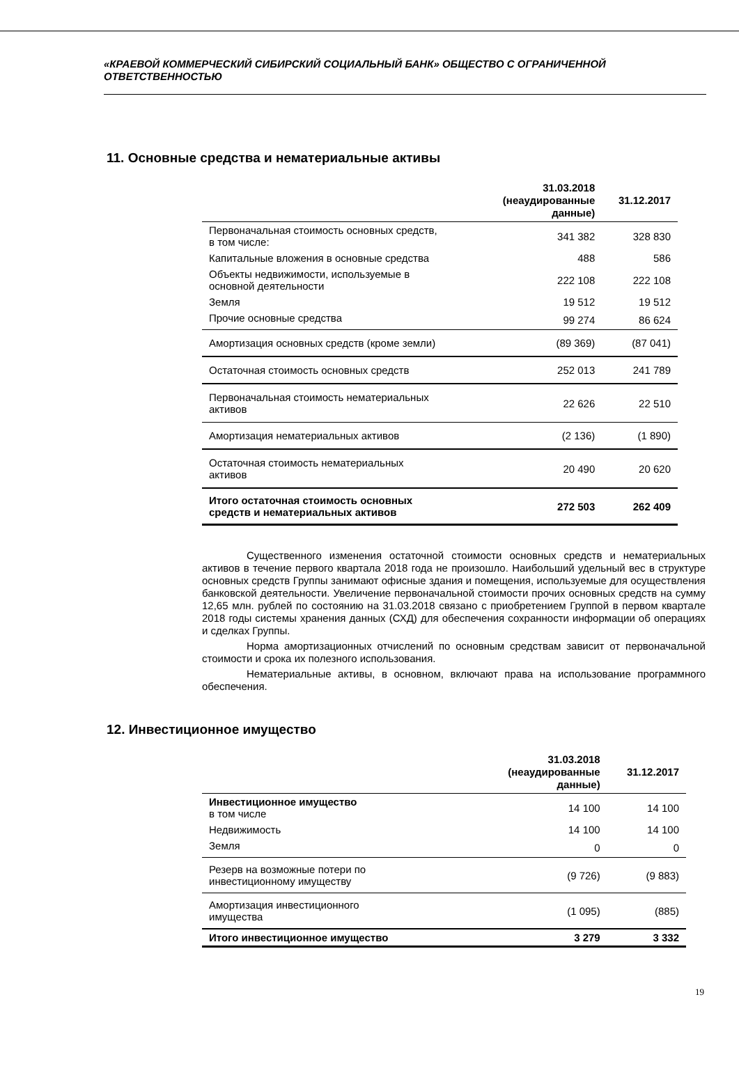«КРАЕВОЙ КОММЕРЧЕСКИЙ СИБИРСКИЙ СОЦИАЛЬНЫЙ БАНК» ОБЩЕСТВО С ОГРАНИЧЕННОЙ ОТВЕТСТВЕННОСТЬЮ
11. Основные средства и нематериальные активы
| | 31.03.2018 (неаудированные данные) | 31.12.2017 |
| --- | --- | --- |
| Первоначальная стоимость основных средств, в том числе: | 341 382 | 328 830 |
| Капитальные вложения в основные средства | 488 | 586 |
| Объекты недвижимости, используемые в основной деятельности | 222 108 | 222 108 |
| Земля | 19 512 | 19 512 |
| Прочие основные средства | 99 274 | 86 624 |
| Амортизация основных средств (кроме земли) | (89 369) | (87 041) |
| Остаточная стоимость основных средств | 252 013 | 241 789 |
| Первоначальная стоимость нематериальных активов | 22 626 | 22 510 |
| Амортизация нематериальных активов | (2 136) | (1 890) |
| Остаточная стоимость нематериальных активов | 20 490 | 20 620 |
| Итого остаточная стоимость основных средств и нематериальных активов | 272 503 | 262 409 |
Существенного изменения остаточной стоимости основных средств и нематериальных активов в течение первого квартала 2018 года не произошло. Наибольший удельный вес в структуре основных средств Группы занимают офисные здания и помещения, используемые для осуществления банковской деятельности. Увеличение первоначальной стоимости прочих основных средств на сумму 12,65 млн. рублей по состоянию на 31.03.2018 связано с приобретением Группой в первом квартале 2018 годы системы хранения данных (СХД) для обеспечения сохранности информации об операциях и сделках Группы.
Норма амортизационных отчислений по основным средствам зависит от первоначальной стоимости и срока их полезного использования.
Нематериальные активы, в основном, включают права на использование программного обеспечения.
12. Инвестиционное имущество
| | 31.03.2018 (неаудированные данные) | 31.12.2017 |
| --- | --- | --- |
| Инвестиционное имущество в том числе | 14 100 | 14 100 |
| Недвижимость | 14 100 | 14 100 |
| Земля | 0 | 0 |
| Резерв на возможные потери по инвестиционному имуществу | (9 726) | (9 883) |
| Амортизация инвестиционного имущества | (1 095) | (885) |
| Итого инвестиционное имущество | 3 279 | 3 332 |
19